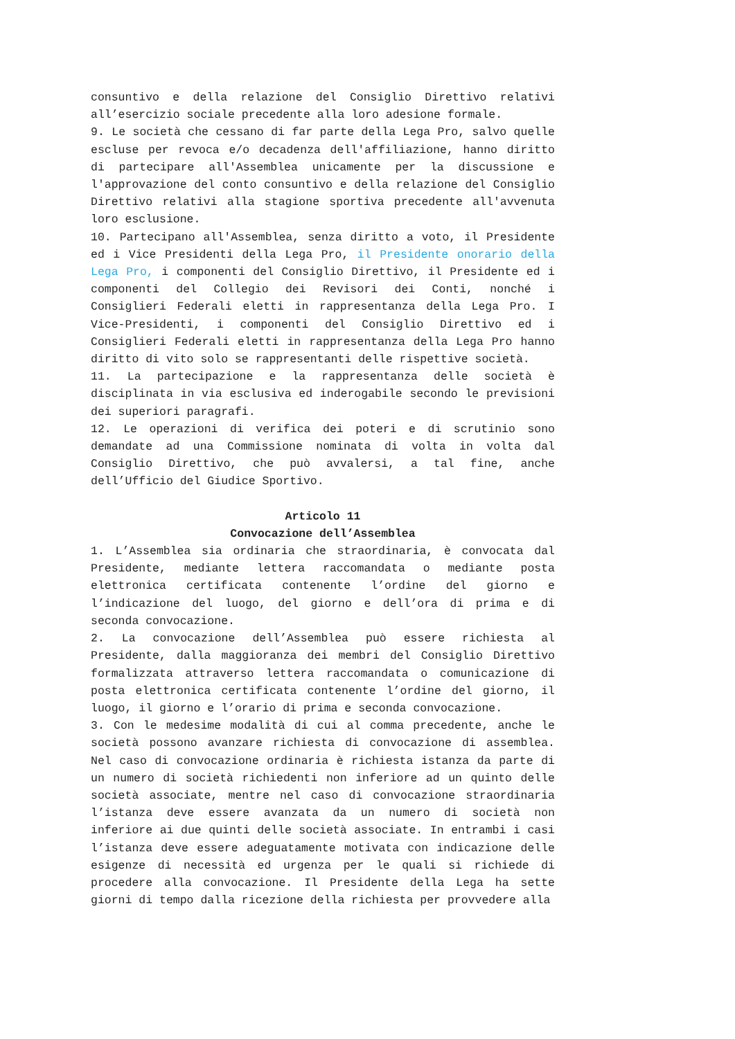consuntivo e della relazione del Consiglio Direttivo relativi all’esercizio sociale precedente alla loro adesione formale.
9. Le società che cessano di far parte della Lega Pro, salvo quelle escluse per revoca e/o decadenza dell'affiliazione, hanno diritto di partecipare all'Assemblea unicamente per la discussione e l'approvazione del conto consuntivo e della relazione del Consiglio Direttivo relativi alla stagione sportiva precedente all'avvenuta loro esclusione.
10. Partecipano all'Assemblea, senza diritto a voto, il Presidente ed i Vice Presidenti della Lega Pro, il Presidente onorario della Lega Pro, i componenti del Consiglio Direttivo, il Presidente ed i componenti del Collegio dei Revisori dei Conti, nonché i Consiglieri Federali eletti in rappresentanza della Lega Pro. I Vice-Presidenti, i componenti del Consiglio Direttivo ed i Consiglieri Federali eletti in rappresentanza della Lega Pro hanno diritto di vito solo se rappresentanti delle rispettive società.
11. La partecipazione e la rappresentanza delle società è disciplinata in via esclusiva ed inderogabile secondo le previsioni dei superiori paragrafi.
12. Le operazioni di verifica dei poteri e di scrutinio sono demandate ad una Commissione nominata di volta in volta dal Consiglio Direttivo, che può avvalersi, a tal fine, anche dell’Ufficio del Giudice Sportivo.
Articolo 11
Convocazione dell’Assemblea
1. L’Assemblea sia ordinaria che straordinaria, è convocata dal Presidente, mediante lettera raccomandata o mediante posta elettronica certificata contenente l’ordine del giorno e l’indicazione del luogo, del giorno e dell’ora di prima e di seconda convocazione.
2. La convocazione dell’Assemblea può essere richiesta al Presidente, dalla maggioranza dei membri del Consiglio Direttivo formalizzata attraverso lettera raccomandata o comunicazione di posta elettronica certificata contenente l’ordine del giorno, il luogo, il giorno e l’orario di prima e seconda convocazione.
3. Con le medesime modalità di cui al comma precedente, anche le società possono avanzare richiesta di convocazione di assemblea. Nel caso di convocazione ordinaria è richiesta istanza da parte di un numero di società richiedenti non inferiore ad un quinto delle società associate, mentre nel caso di convocazione straordinaria l’istanza deve essere avanzata da un numero di società non inferiore ai due quinti delle società associate. In entrambi i casi l’istanza deve essere adeguatamente motivata con indicazione delle esigenze di necessità ed urgenza per le quali si richiede di procedere alla convocazione. Il Presidente della Lega ha sette giorni di tempo dalla ricezione della richiesta per provvedere alla